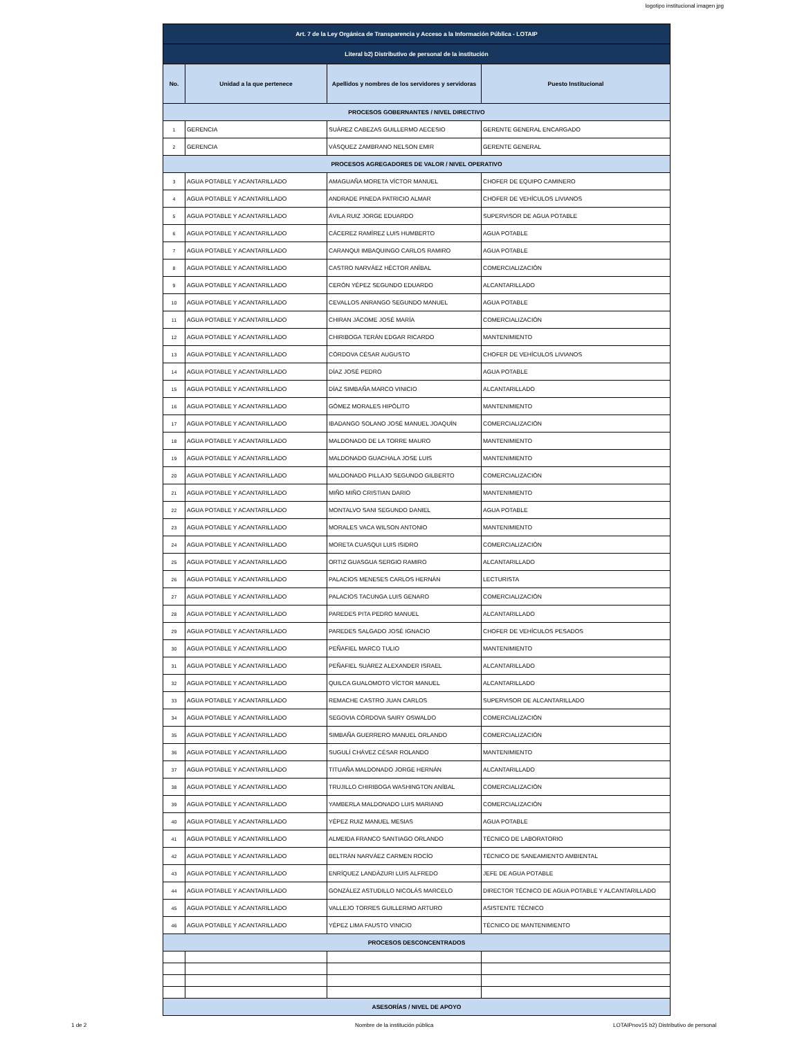logotipo institucional imagen jpg
| Art. 7 de la Ley Orgánica de Transparencia y Acceso a la Información Pública - LOTAIP | | | |
| --- | --- | --- | --- |
| Literal b2) Distributivo de personal de la institución | | | |
| No. | Unidad a la que pertenece | Apellidos y nombres de los servidores y servidoras | Puesto Institucional |
| PROCESOS GOBERNANTES / NIVEL DIRECTIVO | | | |
| 1 | GERENCIA | SUÁREZ CABEZAS GUILLERMO AECESIO | GERENTE GENERAL ENCARGADO |
| 2 | GERENCIA | VÁSQUEZ ZAMBRANO NELSON EMIR | GERENTE GENERAL |
| PROCESOS AGREGADORES DE VALOR / NIVEL OPERATIVO | | | |
| 3 | AGUA POTABLE Y ACANTARILLADO | AMAGUAÑA MORETA VÍCTOR MANUEL | CHOFER DE EQUIPO CAMINERO |
| 4 | AGUA POTABLE Y ACANTARILLADO | ANDRADE PINEDA PATRICIO ALMAR | CHOFER DE VEHÍCULOS LIVIANOS |
| 5 | AGUA POTABLE Y ACANTARILLADO | ÁVILA RUIZ JORGE EDUARDO | SUPERVISOR DE AGUA POTABLE |
| 6 | AGUA POTABLE Y ACANTARILLADO | CÁCEREZ RAMÍREZ LUIS HUMBERTO | AGUA POTABLE |
| 7 | AGUA POTABLE Y ACANTARILLADO | CARANQUI IMBAQUINGO CARLOS RAMIRO | AGUA POTABLE |
| 8 | AGUA POTABLE Y ACANTARILLADO | CASTRO NARVÁEZ HÉCTOR ANÍBAL | COMERCIALIZACIÓN |
| 9 | AGUA POTABLE Y ACANTARILLADO | CERÓN YÉPEZ SEGUNDO EDUARDO | ALCANTARILLADO |
| 10 | AGUA POTABLE Y ACANTARILLADO | CEVALLOS ANRANGO SEGUNDO MANUEL | AGUA POTABLE |
| 11 | AGUA POTABLE Y ACANTARILLADO | CHIRAN JÁCOME JOSÉ MARÍA | COMERCIALIZACIÓN |
| 12 | AGUA POTABLE Y ACANTARILLADO | CHIRIBOGA TERÁN EDGAR RICARDO | MANTENIMIENTO |
| 13 | AGUA POTABLE Y ACANTARILLADO | CÓRDOVA CÉSAR AUGUSTO | CHOFER DE VEHÍCULOS LIVIANOS |
| 14 | AGUA POTABLE Y ACANTARILLADO | DÍAZ JOSÉ PEDRO | AGUA POTABLE |
| 15 | AGUA POTABLE Y ACANTARILLADO | DÍAZ SIMBAÑA MARCO VINICIO | ALCANTARILLADO |
| 16 | AGUA POTABLE Y ACANTARILLADO | GÓMEZ MORALES HIPÓLITO | MANTENIMIENTO |
| 17 | AGUA POTABLE Y ACANTARILLADO | IBADANGO SOLANO JOSÉ MANUEL JOAQUÍN | COMERCIALIZACIÓN |
| 18 | AGUA POTABLE Y ACANTARILLADO | MALDONADO DE LA TORRE MAURO | MANTENIMIENTO |
| 19 | AGUA POTABLE Y ACANTARILLADO | MALDONADO GUACHALA JOSE LUIS | MANTENIMIENTO |
| 20 | AGUA POTABLE Y ACANTARILLADO | MALDONADO PILLAJO SEGUNDO GILBERTO | COMERCIALIZACIÓN |
| 21 | AGUA POTABLE Y ACANTARILLADO | MIÑO MIÑO CRISTIAN DARIO | MANTENIMIENTO |
| 22 | AGUA POTABLE Y ACANTARILLADO | MONTALVO SANI SEGUNDO DANIEL | AGUA POTABLE |
| 23 | AGUA POTABLE Y ACANTARILLADO | MORALES VACA WILSON ANTONIO | MANTENIMIENTO |
| 24 | AGUA POTABLE Y ACANTARILLADO | MORETA CUASQUI LUIS ISIDRO | COMERCIALIZACIÓN |
| 25 | AGUA POTABLE Y ACANTARILLADO | ORTIZ GUASGUA SERGIO RAMIRO | ALCANTARILLADO |
| 26 | AGUA POTABLE Y ACANTARILLADO | PALACIOS MENESES CARLOS HERNÁN | LECTURISTA |
| 27 | AGUA POTABLE Y ACANTARILLADO | PALACIOS TACUNGA LUIS GENARO | COMERCIALIZACIÓN |
| 28 | AGUA POTABLE Y ACANTARILLADO | PAREDES PITA PEDRO MANUEL | ALCANTARILLADO |
| 29 | AGUA POTABLE Y ACANTARILLADO | PAREDES SALGADO JOSÉ IGNACIO | CHOFER DE VEHÍCULOS PESADOS |
| 30 | AGUA POTABLE Y ACANTARILLADO | PEÑAFIEL MARCO TULIO | MANTENIMIENTO |
| 31 | AGUA POTABLE Y ACANTARILLADO | PEÑAFIEL SUÁREZ ALEXANDER ISRAEL | ALCANTARILLADO |
| 32 | AGUA POTABLE Y ACANTARILLADO | QUILCA GUALOMOTO VÍCTOR MANUEL | ALCANTARILLADO |
| 33 | AGUA POTABLE Y ACANTARILLADO | REMACHE CASTRO JUAN CARLOS | SUPERVISOR DE ALCANTARILLADO |
| 34 | AGUA POTABLE Y ACANTARILLADO | SEGOVIA CÓRDOVA SAIRY OSWALDO | COMERCIALIZACIÓN |
| 35 | AGUA POTABLE Y ACANTARILLADO | SIMBAÑA GUERRERO MANUEL ORLANDO | COMERCIALIZACIÓN |
| 36 | AGUA POTABLE Y ACANTARILLADO | SUGULÍ CHÁVEZ CÉSAR ROLANDO | MANTENIMIENTO |
| 37 | AGUA POTABLE Y ACANTARILLADO | TITUAÑA MALDONADO JORGE HERNÁN | ALCANTARILLADO |
| 38 | AGUA POTABLE Y ACANTARILLADO | TRUJILLO CHIRIBOGA WASHINGTON ANÍBAL | COMERCIALIZACIÓN |
| 39 | AGUA POTABLE Y ACANTARILLADO | YAMBERLA MALDONADO LUIS MARIANO | COMERCIALIZACIÓN |
| 40 | AGUA POTABLE Y ACANTARILLADO | YÉPEZ RUIZ MANUEL MESIAS | AGUA POTABLE |
| 41 | AGUA POTABLE Y ACANTARILLADO | ALMEIDA FRANCO SANTIAGO ORLANDO | TÉCNICO DE LABORATORIO |
| 42 | AGUA POTABLE Y ACANTARILLADO | BELTRÁN NARVÁEZ CARMEN ROCÍO | TÉCNICO DE SANEAMIENTO AMBIENTAL |
| 43 | AGUA POTABLE Y ACANTARILLADO | ENRÍQUEZ LANDÁZURI LUIS ALFREDO | JEFE DE AGUA POTABLE |
| 44 | AGUA POTABLE Y ACANTARILLADO | GONZÁLEZ ASTUDILLO NICOLÁS MARCELO | DIRECTOR TÉCNICO DE AGUA POTABLE Y ALCANTARILLADO |
| 45 | AGUA POTABLE Y ACANTARILLADO | VALLEJO TORRES GUILLERMO ARTURO | ASISTENTE TÉCNICO |
| 46 | AGUA POTABLE Y ACANTARILLADO | YÉPEZ LIMA FAUSTO VINICIO | TÉCNICO DE MANTENIMIENTO |
| PROCESOS DESCONCENTRADOS | | | |
| ASESORÍAS / NIVEL DE APOYO | | | |
1 de 2 Nombre de la institución pública LOTAIPnov15 b2) Distributivo de personal